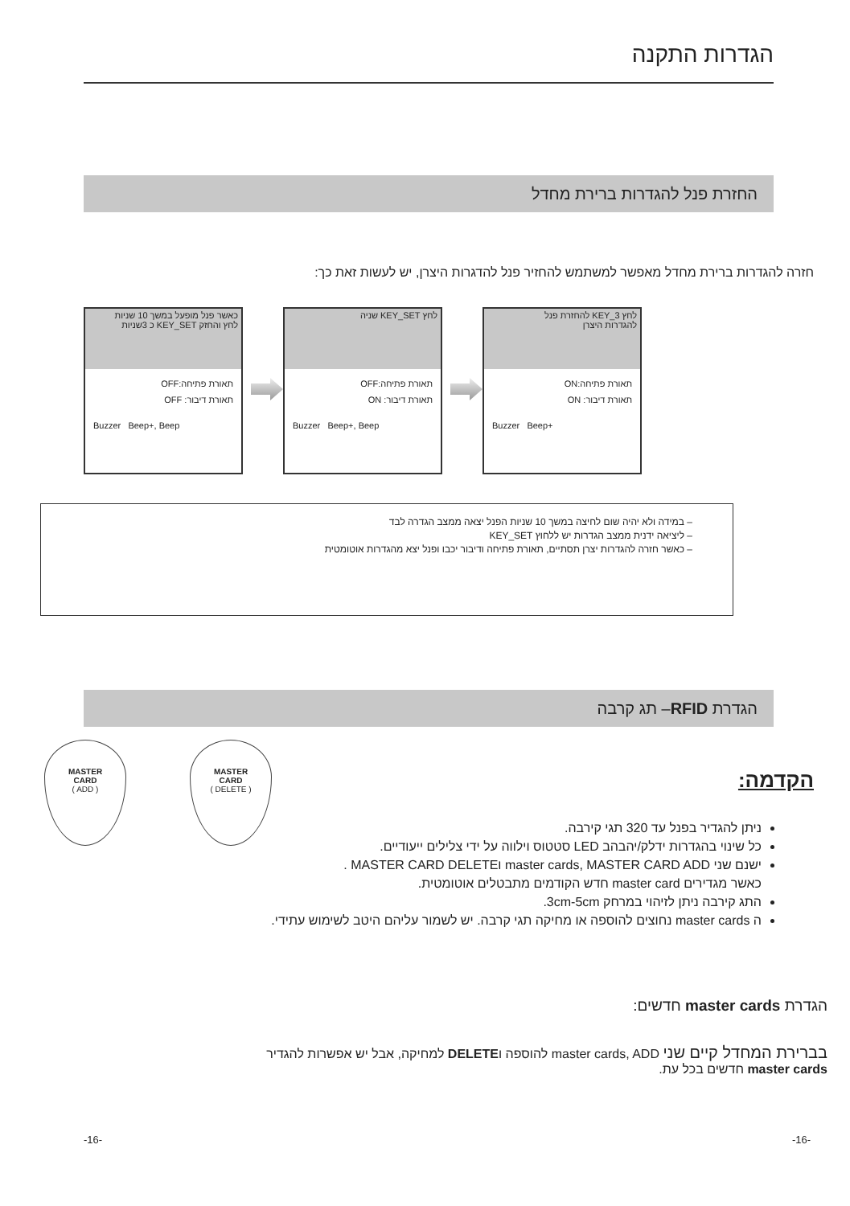הגדרות התקנה
החזרת פנל להגדרות ברירת מחדל
חזרה להגדרות ברירת מחדל מאפשר למשתמש להחזיר פנל להדגרות היצרן, יש לעשות זאת כך:
כאשר פנל מופעל במשך 10 שניות
לחץ והחזק KEY_SET כ 3שניות
תאורת פתיחה:OFF
תאורת דיבור: OFF
Buzzer Beep+, Beep
לחץ KEY_SET שניה
תאורת פתיחה:OFF
תאורת דיבור: ON
Buzzer Beep+, Beep
לחץ KEY_3 להחזרת פנל
להגדרות היצרן
תאורת פתיחה:ON
תאורת דיבור: ON
Buzzer Beep+
– במידה ולא יהיה שום לחיצה במשך 10 שניות הפנל יצאה ממצב הגדרה לבד
– ליציאה ידנית ממצב הגדרות יש ללחוץ KEY_SET
– כאשר חזרה להגדרות יצרן תסתיים, תאורת פתיחה ודיבור יכבו ופנל יצא מהגדרות אוטומטית
הגדרת RFID– תג קרבה
MASTER
CARD
( ADD )
MASTER
CARD
( DELETE )
הקדמה:
ניתן להגדיר בפנל עד 320 תגי קירבה.
כל שינוי בהגדרות ידלק/יהבהב LED סטטוס וילווה על ידי צלילים ייעודיים.
ישנם שני master cards, MASTER CARD ADD וMASTER CARD DELETE .
כאשר מגדירים master card חדש הקודמים מתבטלים אוטומטית.
התג קירבה ניתן לזיהוי במרחק 3cm-5cm.
ה master cards נחוצים להוספה או מחיקה תגי קרבה. יש לשמור עליהם היטב לשימוש עתידי.
הגדרת master cards חדשים:
בברירת המחדל קיים שני master cards, ADD להוספה וDELETE למחיקה, אבל יש אפשרות להגדיר
master cards חדשים בכל עת.
-16- -16-